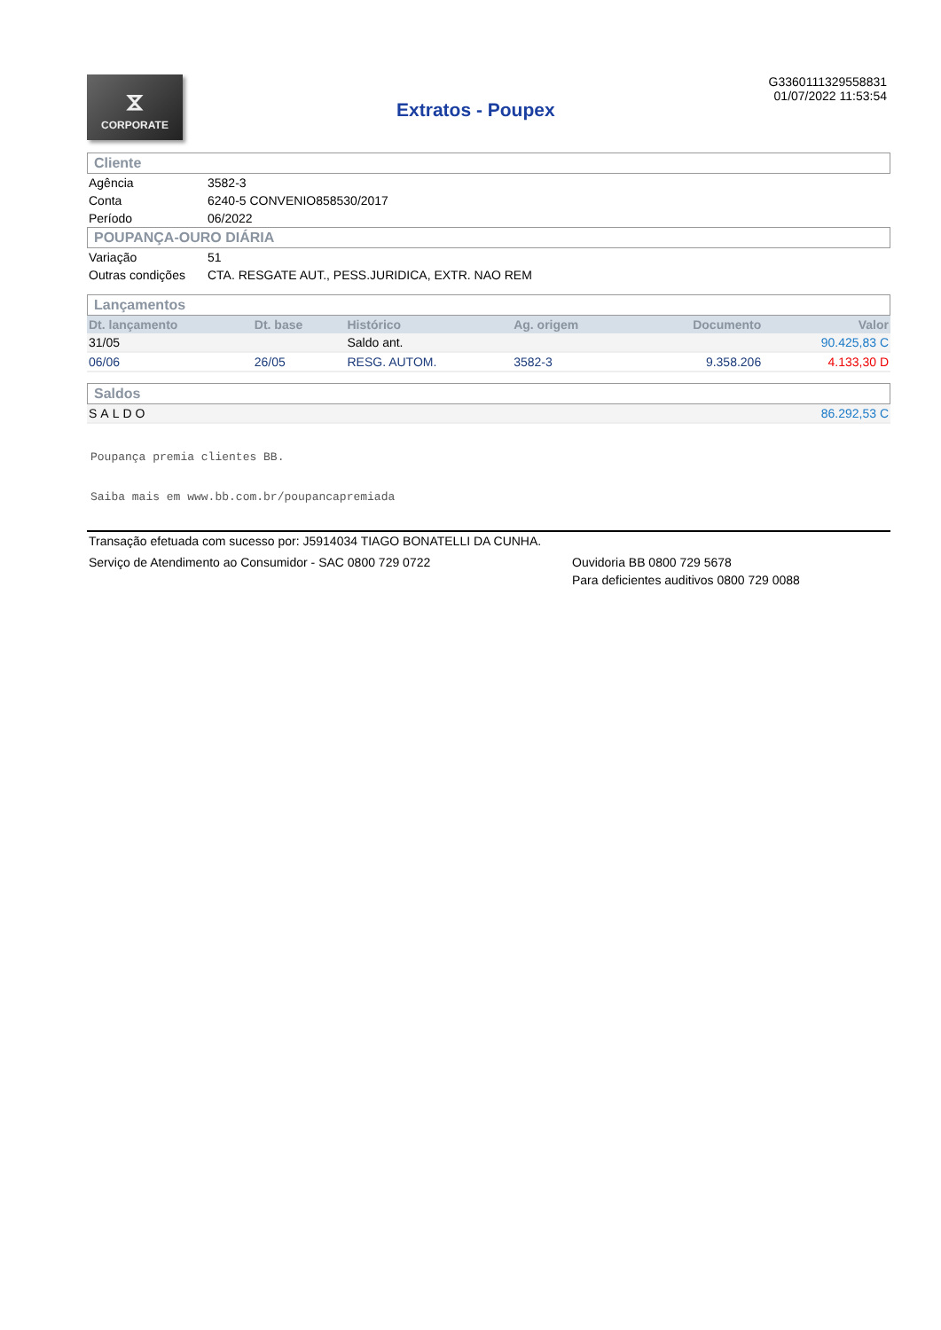⧖
CORPORATE
Extratos - Poupex
G3360111329558831
01/07/2022 11:53:54
Cliente
| Agência | 3582-3 |
| Conta | 6240-5 CONVENIO858530/2017 |
| Período | 06/2022 |
POUPANÇA-OURO DIÁRIA
| Variação | 51 |
| Outras condições | CTA. RESGATE AUT., PESS.JURIDICA, EXTR. NAO REM |
Lançamentos
| Dt. lançamento | Dt. base | Histórico | Ag. origem | Documento | Valor |
| --- | --- | --- | --- | --- | --- |
| 31/05 | | Saldo ant. | | | 90.425,83 C |
| 06/06 | 26/05 | RESG. AUTOM. | 3582-3 | 9.358.206 | 4.133,30 D |
Saldos
| SALDO | 86.292,53 C |
Poupança premia clientes BB.
Saiba mais em www.bb.com.br/poupancapremiada
Transação efetuada com sucesso por: J5914034 TIAGO BONATELLI DA CUNHA.
Serviço de Atendimento ao Consumidor - SAC 0800 729 0722 Ouvidoria BB 0800 729 5678
Para deficientes auditivos 0800 729 0088